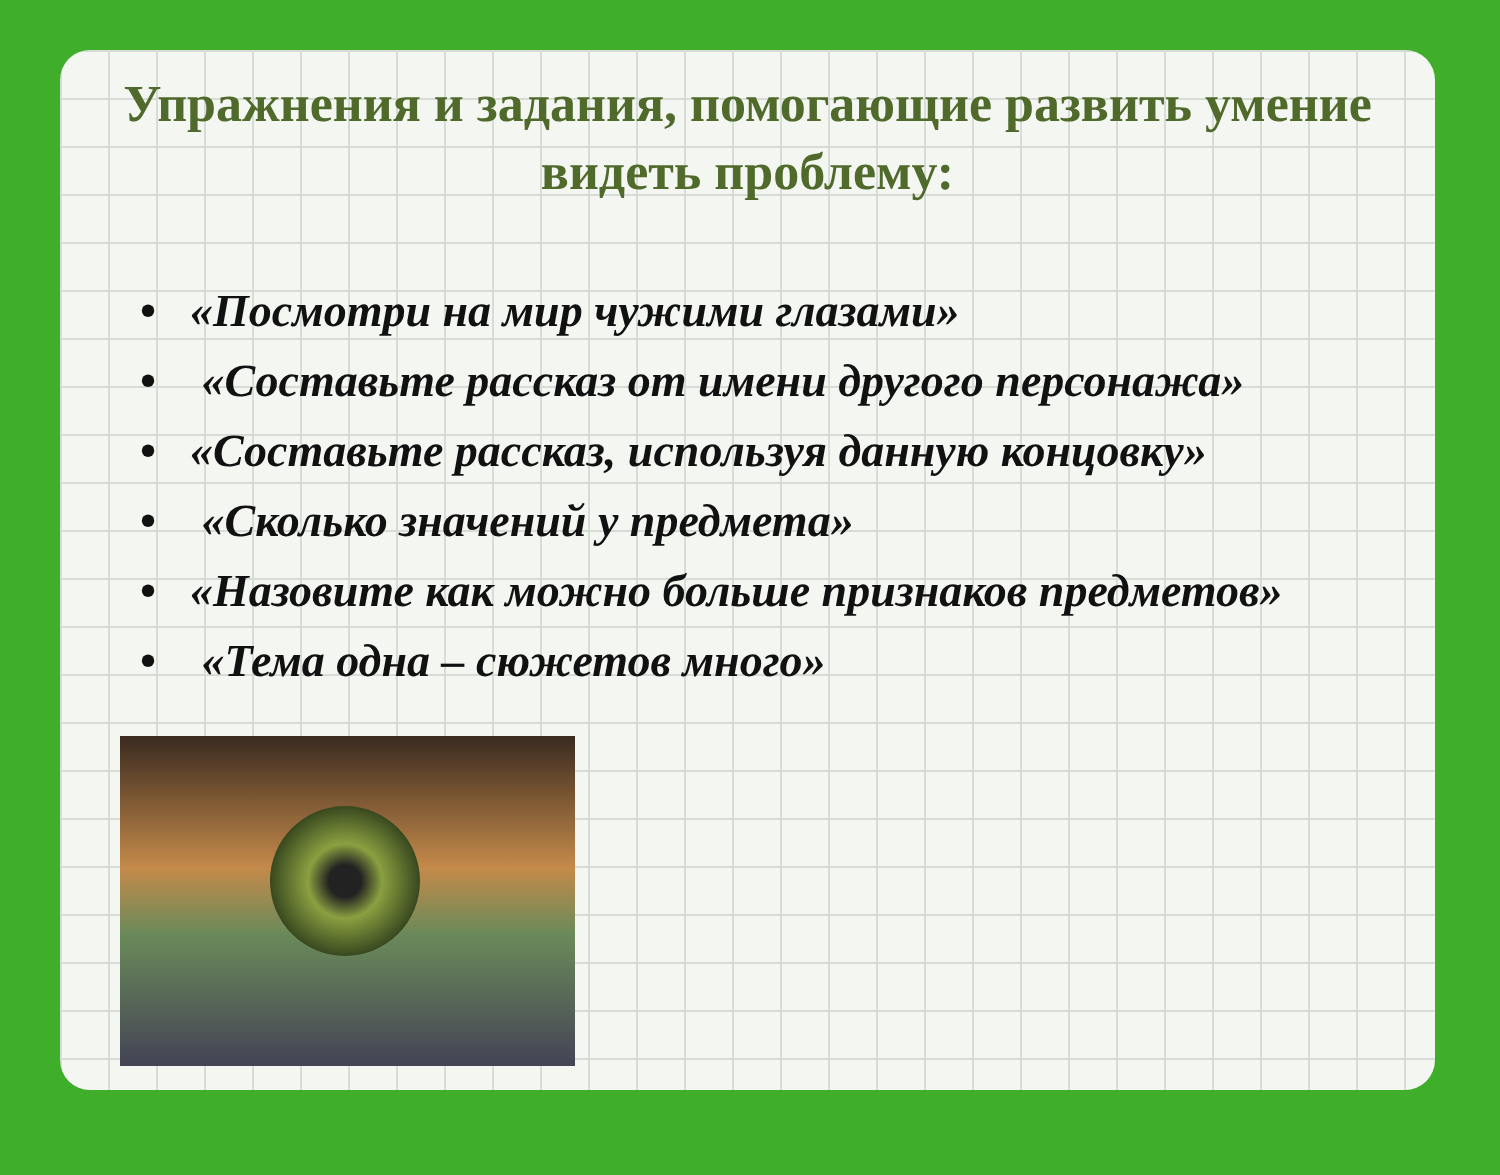Упражнения и задания, помогающие развить умение видеть проблему:
• «Посмотри на мир чужими глазами»
• «Составьте рассказ от имени другого персонажа»
• «Составьте рассказ, используя данную концовку»
• «Сколько значений у предмета»
• «Назовите как можно больше признаков предметов»
• «Тема одна – сюжетов много»